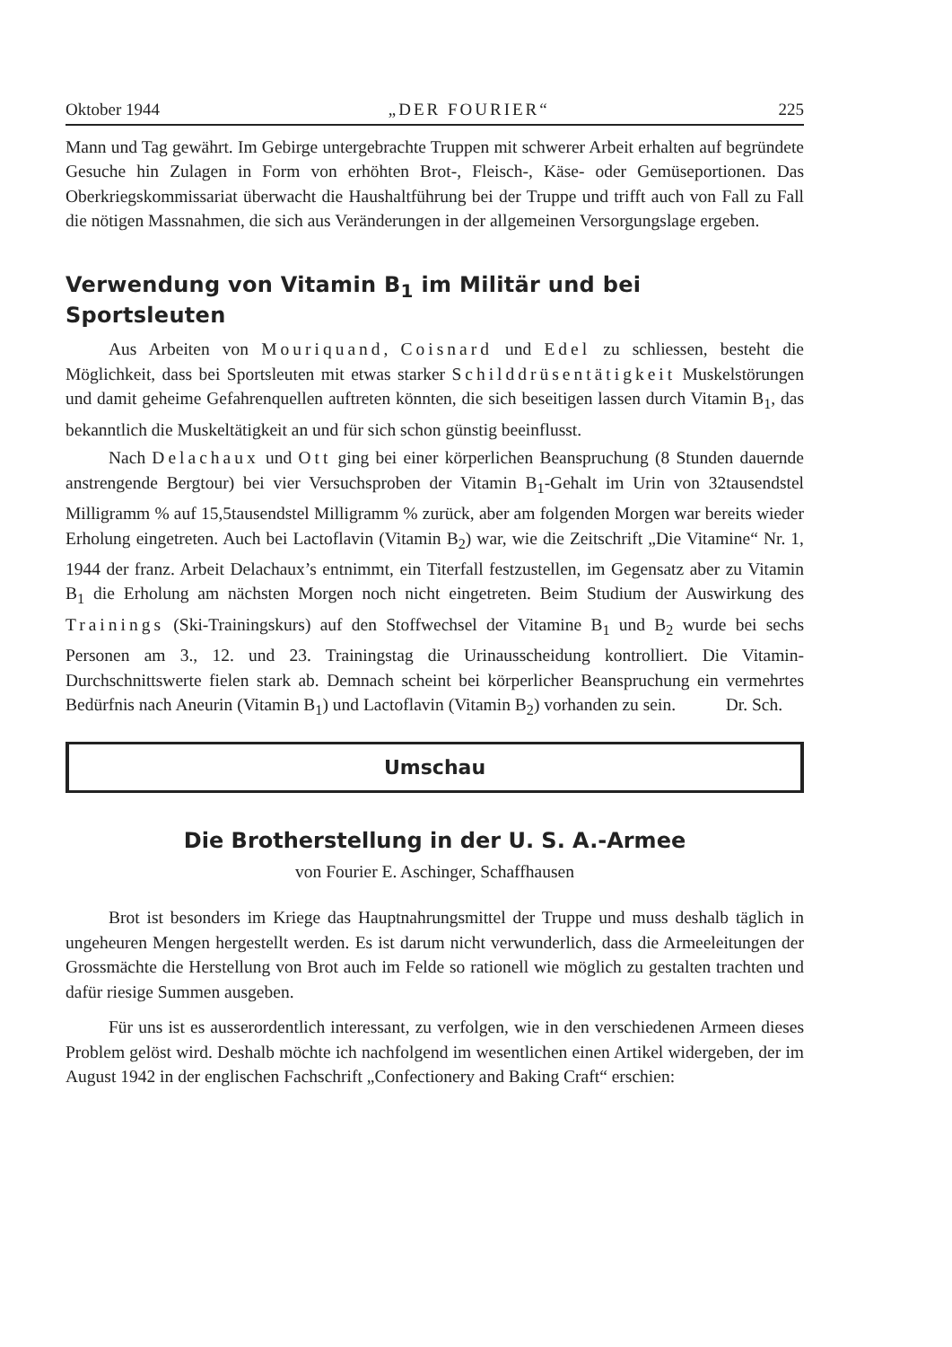Oktober 1944 „DER FOURIER“ 225
Mann und Tag gewährt. Im Gebirge untergebrachte Truppen mit schwerer Arbeit erhalten auf begründete Gesuche hin Zulagen in Form von erhöhten Brot-, Fleisch-, Käse- oder Gemüseportionen. Das Oberkriegskommissariat überwacht die Haushaltführung bei der Truppe und trifft auch von Fall zu Fall die nötigen Massnahmen, die sich aus Veränderungen in der allgemeinen Versorgungslage ergeben.
Verwendung von Vitamin B<sub>1</sub> im Militär und bei Sportsleuten
Aus Arbeiten von Mouriquand, Coisnard und Edel zu schliessen, besteht die Möglichkeit, dass bei Sportsleuten mit etwas starker Schilddrüsentätigkeit Muskelstörungen und damit geheime Gefahrenquellen auftreten könnten, die sich beseitigen lassen durch Vitamin B<sub>1</sub>, das bekanntlich die Muskeltätigkeit an und für sich schon günstig beeinflusst.
Nach Delachaux und Ott ging bei einer körperlichen Beanspruchung (8 Stunden dauernde anstrengende Bergtour) bei vier Versuchsproben der Vitamin B<sub>1</sub>-Gehalt im Urin von 32tausendstel Milligramm % auf 15,5tausendstel Milligramm % zurück, aber am folgenden Morgen war bereits wieder Erholung eingetreten. Auch bei Lactoflavin (Vitamin B<sub>2</sub>) war, wie die Zeitschrift „Die Vitamine“ Nr. 1, 1944 der franz. Arbeit Delachaux’s entnimmt, ein Titerfall festzustellen, im Gegensatz aber zu Vitamin B<sub>1</sub> die Erholung am nächsten Morgen noch nicht eingetreten. Beim Studium der Auswirkung des Trainings (Ski-Trainingskurs) auf den Stoffwechsel der Vitamine B<sub>1</sub> und B<sub>2</sub> wurde bei sechs Personen am 3., 12. und 23. Trainingstag die Urinausscheidung kontrolliert. Die Vitamin-Durchschnittswerte fielen stark ab. Demnach scheint bei körperlicher Beanspruchung ein vermehrtes Bedürfnis nach Aneurin (Vitamin B<sub>1</sub>) und Lactoflavin (Vitamin B<sub>2</sub>) vorhanden zu sein. Dr. Sch.
Umschau
Die Brotherstellung in der U. S. A.-Armee
von Fourier E. Aschinger, Schaffhausen
Brot ist besonders im Kriege das Hauptnahrungsmittel der Truppe und muss deshalb täglich in ungeheuren Mengen hergestellt werden. Es ist darum nicht verwunderlich, dass die Armeeleitungen der Grossmächte die Herstellung von Brot auch im Felde so rationell wie möglich zu gestalten trachten und dafür riesige Summen ausgeben.
Für uns ist es ausserordentlich interessant, zu verfolgen, wie in den verschiedenen Armeen dieses Problem gelöst wird. Deshalb möchte ich nachfolgend im wesentlichen einen Artikel widergeben, der im August 1942 in der englischen Fachschrift „Confectionery and Baking Craft“ erschien: